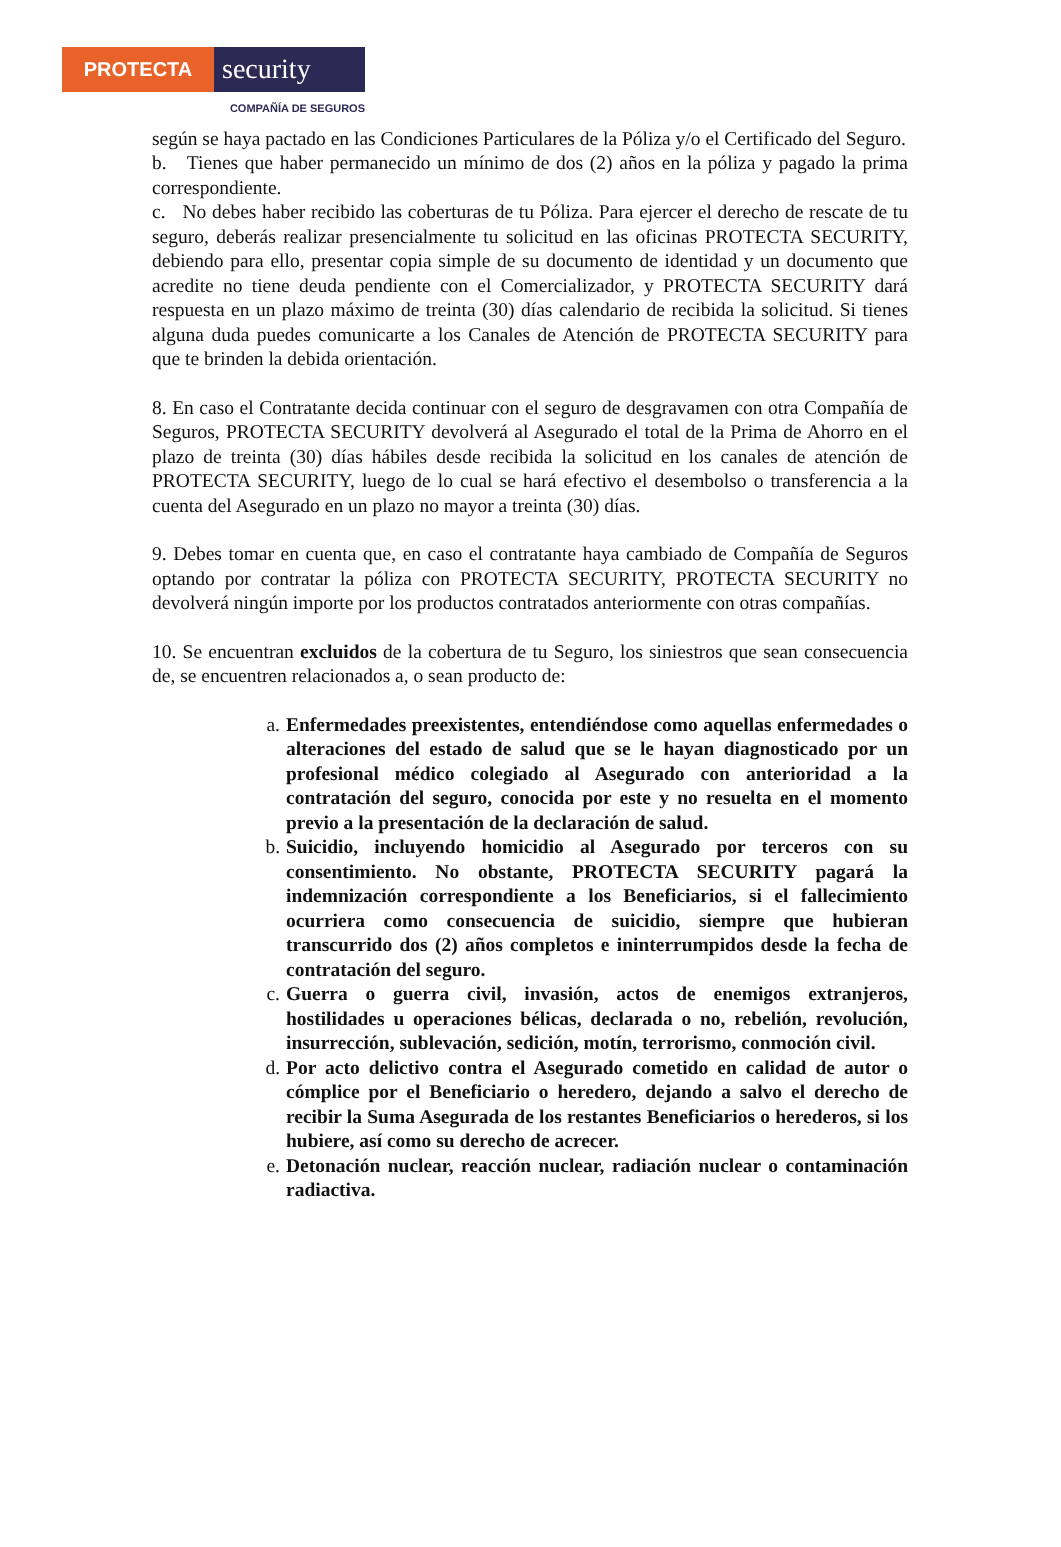PROTECTA
security
COMPAÑÍA DE SEGUROS
según se haya pactado en las Condiciones Particulares de la Póliza y/o el Certificado del Seguro.
b. Tienes que haber permanecido un mínimo de dos (2) años en la póliza y pagado la prima correspondiente.
c. No debes haber recibido las coberturas de tu Póliza. Para ejercer el derecho de rescate de tu seguro, deberás realizar presencialmente tu solicitud en las oficinas PROTECTA SECURITY, debiendo para ello, presentar copia simple de su documento de identidad y un documento que acredite no tiene deuda pendiente con el Comercializador, y PROTECTA SECURITY dará respuesta en un plazo máximo de treinta (30) días calendario de recibida la solicitud. Si tienes alguna duda puedes comunicarte a los Canales de Atención de PROTECTA SECURITY para que te brinden la debida orientación.
8. En caso el Contratante decida continuar con el seguro de desgravamen con otra Compañía de Seguros, PROTECTA SECURITY devolverá al Asegurado el total de la Prima de Ahorro en el plazo de treinta (30) días hábiles desde recibida la solicitud en los canales de atención de PROTECTA SECURITY, luego de lo cual se hará efectivo el desembolso o transferencia a la cuenta del Asegurado en un plazo no mayor a treinta (30) días.
9. Debes tomar en cuenta que, en caso el contratante haya cambiado de Compañía de Seguros optando por contratar la póliza con PROTECTA SECURITY, PROTECTA SECURITY no devolverá ningún importe por los productos contratados anteriormente con otras compañías.
10. Se encuentran excluidos de la cobertura de tu Seguro, los siniestros que sean consecuencia de, se encuentren relacionados a, o sean producto de:
a. Enfermedades preexistentes, entendiéndose como aquellas enfermedades o alteraciones del estado de salud que se le hayan diagnosticado por un profesional médico colegiado al Asegurado con anterioridad a la contratación del seguro, conocida por este y no resuelta en el momento previo a la presentación de la declaración de salud.
b. Suicidio, incluyendo homicidio al Asegurado por terceros con su consentimiento. No obstante, PROTECTA SECURITY pagará la indemnización correspondiente a los Beneficiarios, si el fallecimiento ocurriera como consecuencia de suicidio, siempre que hubieran transcurrido dos (2) años completos e ininterrumpidos desde la fecha de contratación del seguro.
c. Guerra o guerra civil, invasión, actos de enemigos extranjeros, hostilidades u operaciones bélicas, declarada o no, rebelión, revolución, insurrección, sublevación, sedición, motín, terrorismo, conmoción civil.
d. Por acto delictivo contra el Asegurado cometido en calidad de autor o cómplice por el Beneficiario o heredero, dejando a salvo el derecho de recibir la Suma Asegurada de los restantes Beneficiarios o herederos, si los hubiere, así como su derecho de acrecer.
e. Detonación nuclear, reacción nuclear, radiación nuclear o contaminación radiactiva.